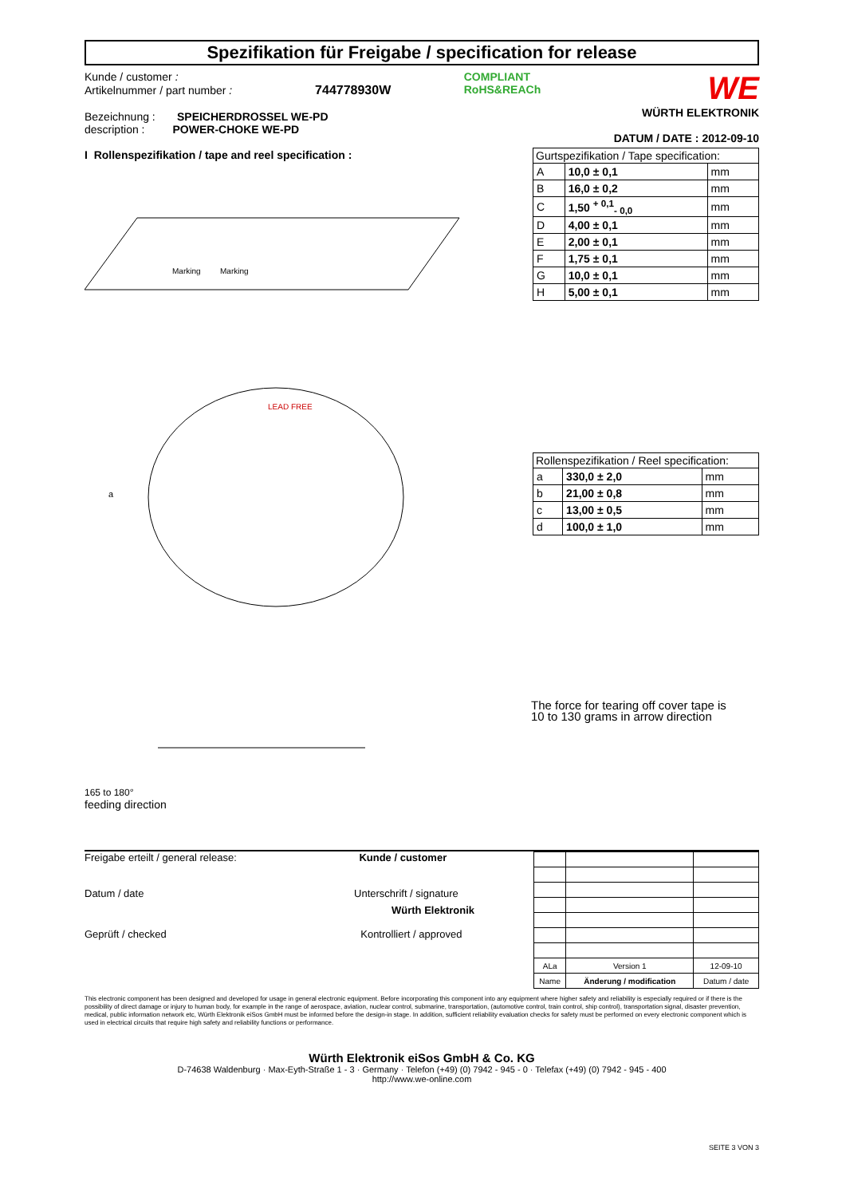Spezifikation für Freigabe / specification for release
Kunde / customer :
Artikelnummer / part number : 744778930W
Bezeichnung : SPEICHERDROSSEL WE-PD
description : POWER-CHOKE WE-PD
COMPLIANT
RoHS&REACh
WE
WÜRTH ELEKTRONIK
DATUM / DATE : 2012-09-10
I Rollenspezifikation / tape and reel specification :
Marking
Marking
a
LEAD FREE
| Gurtspezifikation / Tape specification: | | |
| --- | --- | --- |
| A | 10,0 ± 0,1 | mm |
| B | 16,0 ± 0,2 | mm |
| C | 1,50 <sup>+ 0,1</sup><sub>- 0,0</sub> | mm |
| D | 4,00 ± 0,1 | mm |
| E | 2,00 ± 0,1 | mm |
| F | 1,75 ± 0,1 | mm |
| G | 10,0 ± 0,1 | mm |
| H | 5,00 ± 0,1 | mm |
| Rollenspezifikation / Reel specification: | | |
| --- | --- | --- |
| a | 330,0 ± 2,0 | mm |
| b | 21,00 ± 0,8 | mm |
| c | 13,00 ± 0,5 | mm |
| d | 100,0 ± 1,0 | mm |
165 to 180°
feeding direction
The force for tearing off cover tape is
10 to 130 grams in arrow direction
Freigabe erteilt / general release: Kunde / customer
Datum / date Unterschrift / signature
Würth Elektronik
Geprüft / checked Kontrolliert / approved
| ALa | Version 1 | 12-09-10 |
| Name | Änderung / modification | Datum / date |
This electronic component has been designed and developed for usage in general electronic equipment. Before incorporating this component into any equipment where higher safety and reliability is especially required or if there is the possibility of direct damage or injury to human body, for example in the range of aerospace, aviation, nuclear control, submarine, transportation, (automotive control, train control, ship control), transportation signal, disaster prevention, medical, public information network etc, Würth Elektronik eiSos GmbH must be informed before the design-in stage. In addition, sufficient reliability evaluation checks for safety must be performed on every electronic component which is used in electrical circuits that require high safety and reliability functions or performance.
Würth Elektronik eiSos GmbH & Co. KG
D-74638 Waldenburg · Max-Eyth-Straße 1 - 3 · Germany · Telefon (+49) (0) 7942 - 945 - 0 · Telefax (+49) (0) 7942 - 945 - 400
http://www.we-online.com
SEITE 3 VON 3